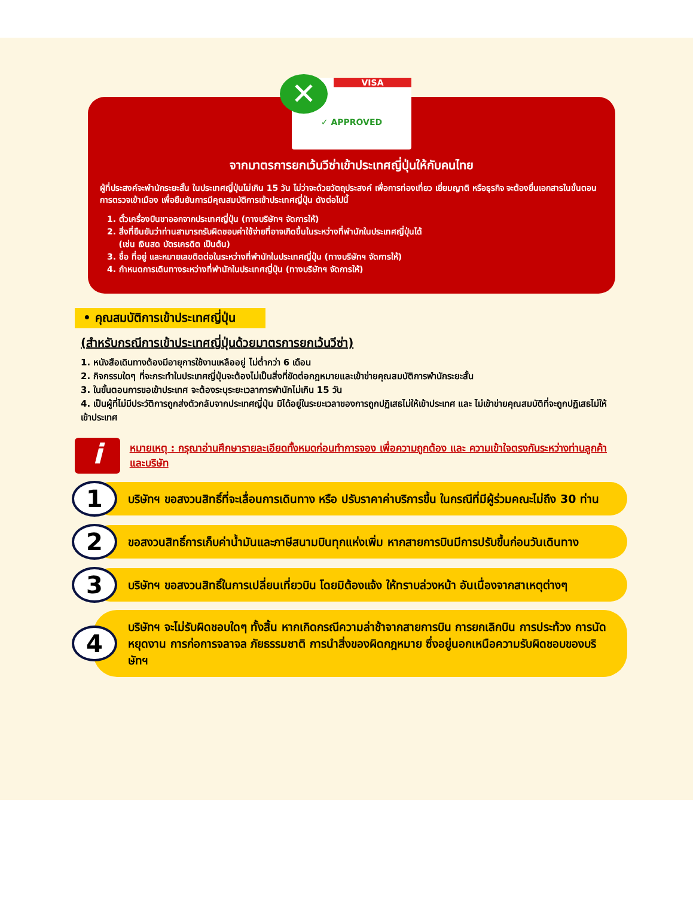✕
VISA
✓ APPROVED
จากมาตรการยกเว้นวีซ่าเข้าประเทศญี่ปุ่นให้กับคนไทย
ผู้ที่ประสงค์จะพำนักระยะสั้น ในประเทศญี่ปุ่นไม่เกิน 15 วัน ไม่ว่าจะด้วยวัตถุประสงค์ เพื่อการท่องเที่ยว เยี่ยมญาติ หรือธุรกิจ จะต้องยื่นเอกสารในขั้นตอนการตรวจเข้าเมือง เพื่อยืนยันการมีคุณสมบัติการเข้าประเทศญี่ปุ่น ดังต่อไปนี้
1. ตั๋วเครื่องบินขาออกจากประเทศญี่ปุ่น (ทางบริษัทฯ จัดการให้)
2. สิ่งที่ยืนยันว่าท่านสามารถรับผิดชอบค่าใช้จ่ายที่อาจเกิดขึ้นในระหว่างที่พำนักในประเทศญี่ปุ่นได้
(เช่น เงินสด บัตรเครดิต เป็นต้น)
3. ชื่อ ที่อยู่ และหมายเลขติดต่อในระหว่างที่พำนักในประเทศญี่ปุ่น (ทางบริษัทฯ จัดการให้)
4. กำหนดการเดินทางระหว่างที่พำนักในประเทศญี่ปุ่น (ทางบริษัทฯ จัดการให้)
• คุณสมบัติการเข้าประเทศญี่ปุ่น
(สำหรับกรณีการเข้าประเทศญี่ปุ่นด้วยมาตรการยกเว้นวีซ่า)
1. หนังสือเดินทางต้องมีอายุการใช้งานเหลืออยู่ ไม่ต่ำกว่า 6 เดือน
2. กิจกรรมใดๆ ที่จะกระทำในประเทศญี่ปุ่นจะต้องไม่เป็นสิ่งที่ขัดต่อกฎหมายและเข้าข่ายคุณสมบัติการพำนักระยะสั้น
3. ในขั้นตอนการขอเข้าประเทศ จะต้องระบุระยะเวลาการพำนักไม่เกิน 15 วัน
4. เป็นผู้ที่ไม่มีประวัติการถูกส่งตัวกลับจากประเทศญี่ปุ่น มิได้อยู่ในระยะเวลาของการถูกปฏิเสธไม่ให้เข้าประเทศ และ ไม่เข้าข่ายคุณสมบัติที่จะถูกปฏิเสธไม่ให้เข้าประเทศ
i
หมายเหตุ : กรุณาอ่านศึกษารายละเอียดทั้งหมดก่อนทำการจอง เพื่อความถูกต้อง และ ความเข้าใจตรงกันระหว่างท่านลูกค้า และบริษัท
1
บริษัทฯ ขอสงวนสิทธิ์ที่จะเลื่อนการเดินทาง หรือ ปรับราคาค่าบริการขึ้น ในกรณีที่มีผู้ร่วมคณะไม่ถึง 30 ท่าน
2
ขอสงวนสิทธิ์การเก็บค่าน้ำมันและภาษีสนามบินทุกแห่งเพิ่ม หากสายการบินมีการปรับขึ้นก่อนวันเดินทาง
3
บริษัทฯ ขอสงวนสิทธิ์ในการเปลี่ยนเที่ยวบิน โดยมิต้องแจ้ง ให้ทราบล่วงหน้า อันเนื่องจากสาเหตุต่างๆ
4
บริษัทฯ จะไม่รับผิดชอบใดๆ ทั้งสิ้น หากเกิดกรณีความล่าช้าจากสายการบิน การยกเลิกบิน การประท้วง การนัดหยุดงาน การก่อการจลาจล ภัยธรรมชาติ การนำสิ่งของผิดกฎหมาย ซึ่งอยู่นอกเหนือความรับผิดชอบของบริษัทฯ